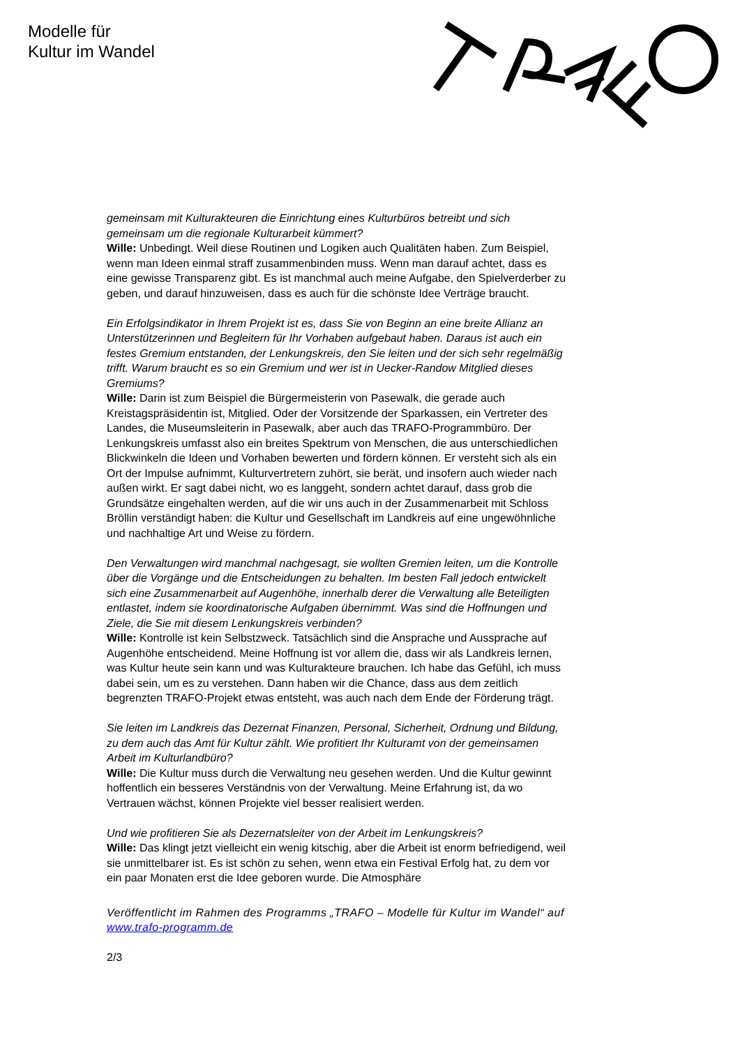Modelle für
Kultur im Wandel
gemeinsam mit Kulturakteuren die Einrichtung eines Kulturbüros betreibt und sich gemeinsam um die regionale Kulturarbeit kümmert?
Wille: Unbedingt. Weil diese Routinen und Logiken auch Qualitäten haben. Zum Beispiel, wenn man Ideen einmal straff zusammenbinden muss. Wenn man darauf achtet, dass es eine gewisse Transparenz gibt. Es ist manchmal auch meine Aufgabe, den Spielverderber zu geben, und darauf hinzuweisen, dass es auch für die schönste Idee Verträge braucht.
Ein Erfolgsindikator in Ihrem Projekt ist es, dass Sie von Beginn an eine breite Allianz an Unterstützerinnen und Begleitern für Ihr Vorhaben aufgebaut haben. Daraus ist auch ein festes Gremium entstanden, der Lenkungskreis, den Sie leiten und der sich sehr regelmäßig trifft. Warum braucht es so ein Gremium und wer ist in Uecker-Randow Mitglied dieses Gremiums?
Wille: Darin ist zum Beispiel die Bürgermeisterin von Pasewalk, die gerade auch Kreistagspräsidentin ist, Mitglied. Oder der Vorsitzende der Sparkassen, ein Vertreter des Landes, die Museumsleiterin in Pasewalk, aber auch das TRAFO-Programmbüro. Der Lenkungskreis umfasst also ein breites Spektrum von Menschen, die aus unterschiedlichen Blickwinkeln die Ideen und Vorhaben bewerten und fördern können. Er versteht sich als ein Ort der Impulse aufnimmt, Kulturvertretern zuhört, sie berät, und insofern auch wieder nach außen wirkt. Er sagt dabei nicht, wo es langgeht, sondern achtet darauf, dass grob die Grundsätze eingehalten werden, auf die wir uns auch in der Zusammenarbeit mit Schloss Bröllin verständigt haben: die Kultur und Gesellschaft im Landkreis auf eine ungewöhnliche und nachhaltige Art und Weise zu fördern.
Den Verwaltungen wird manchmal nachgesagt, sie wollten Gremien leiten, um die Kontrolle über die Vorgänge und die Entscheidungen zu behalten. Im besten Fall jedoch entwickelt sich eine Zusammenarbeit auf Augenhöhe, innerhalb derer die Verwaltung alle Beteiligten entlastet, indem sie koordinatorische Aufgaben übernimmt. Was sind die Hoffnungen und Ziele, die Sie mit diesem Lenkungskreis verbinden?
Wille: Kontrolle ist kein Selbstzweck. Tatsächlich sind die Ansprache und Aussprache auf Augenhöhe entscheidend. Meine Hoffnung ist vor allem die, dass wir als Landkreis lernen, was Kultur heute sein kann und was Kulturakteure brauchen. Ich habe das Gefühl, ich muss dabei sein, um es zu verstehen. Dann haben wir die Chance, dass aus dem zeitlich begrenzten TRAFO-Projekt etwas entsteht, was auch nach dem Ende der Förderung trägt.
Sie leiten im Landkreis das Dezernat Finanzen, Personal, Sicherheit, Ordnung und Bildung, zu dem auch das Amt für Kultur zählt. Wie profitiert Ihr Kulturamt von der gemeinsamen Arbeit im Kulturlandbüro?
Wille: Die Kultur muss durch die Verwaltung neu gesehen werden. Und die Kultur gewinnt hoffentlich ein besseres Verständnis von der Verwaltung. Meine Erfahrung ist, da wo Vertrauen wächst, können Projekte viel besser realisiert werden.
Und wie profitieren Sie als Dezernatsleiter von der Arbeit im Lenkungskreis?
Wille: Das klingt jetzt vielleicht ein wenig kitschig, aber die Arbeit ist enorm befriedigend, weil sie unmittelbarer ist. Es ist schön zu sehen, wenn etwa ein Festival Erfolg hat, zu dem vor ein paar Monaten erst die Idee geboren wurde. Die Atmosphäre
Veröffentlicht im Rahmen des Programms „TRAFO – Modelle für Kultur im Wandel“ auf www.trafo-programm.de
2/3